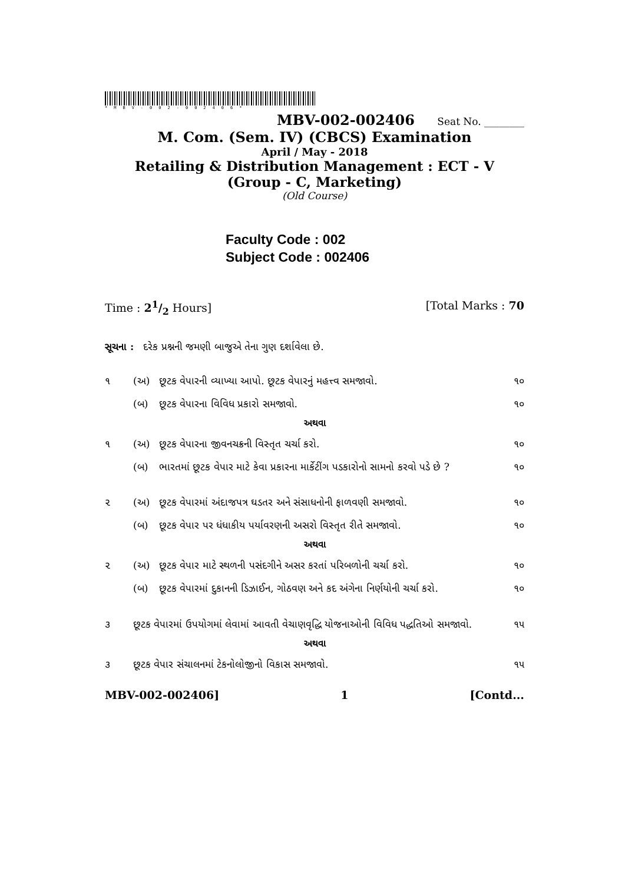*MBV-002-002406*
MBV-002-002406 Seat No. ________
M. Com. (Sem. IV) (CBCS) Examination
April / May - 2018
Retailing & Distribution Management : ECT - V
(Group - C, Marketing)
(Old Course)
Faculty Code : 002
Subject Code : 002406
Time : 21/2 Hours] [Total Marks : 70
સૂચના : દરેક પ્રશ્નની જમણી બાજુએ તેના ગુણ દર્શાવેલા છે.
૧ (અ) છૂટક વેપારની વ્યાખ્યા આપો. છૂટક વેપારનું મહત્ત્વ સમજાવો. ૧૦
(બ) છૂટક વેપારના વિવિધ પ્રકારો સમજાવો. ૧૦
અથવા
૧ (અ) છૂટક વેપારના જીવનચક્રની વિસ્તૃત ચર્ચા કરો. ૧૦
(બ) ભારતમાં છૂટક વેપાર માટે કેવા પ્રકારના માર્કેટીંગ પડકારોનો સામનો કરવો પડે છે ? ૧૦
૨ (અ) છૂટક વેપારમાં અંદાજપત્ર ઘડતર અને સંસાધનોની ફાળવણી સમજાવો. ૧૦
(બ) છૂટક વેપાર પર ધંધાકીય પર્યાવરણની અસરો વિસ્તૃત રીતે સમજાવો. ૧૦
અથવા
૨ (અ) છૂટક વેપાર માટે સ્થળની પસંદગીને અસર કરતાં પરિબળોની ચર્ચા કરો. ૧૦
(બ) છૂટક વેપારમાં દુકાનની ડિઝાઈન, ગોઠવણ અને કદ અંગેના નિર્ણયોની ચર્ચા કરો. ૧૦
૩ છૂટક વેપારમાં ઉપયોગમાં લેવામાં આવતી વેચાણવૃદ્ધિ યોજનાઓની વિવિધ પદ્ધતિઓ સમજાવો. ૧૫
અથવા
૩ છૂટક વેપાર સંચાલનમાં ટેકનોલોજીનો વિકાસ સમજાવો. ૧૫
MBV-002-002406] 1 [Contd...